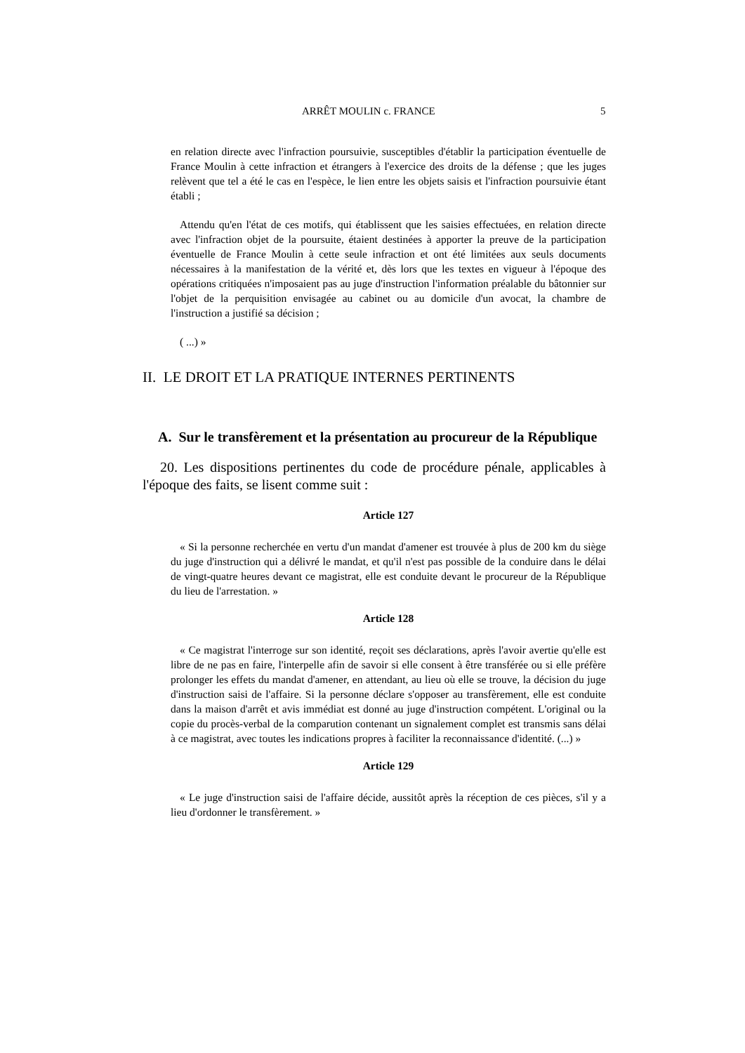ARRÊT MOULIN c. FRANCE 5
en relation directe avec l'infraction poursuivie, susceptibles d'établir la participation éventuelle de France Moulin à cette infraction et étrangers à l'exercice des droits de la défense ; que les juges relèvent que tel a été le cas en l'espèce, le lien entre les objets saisis et l'infraction poursuivie étant établi ;
Attendu qu'en l'état de ces motifs, qui établissent que les saisies effectuées, en relation directe avec l'infraction objet de la poursuite, étaient destinées à apporter la preuve de la participation éventuelle de France Moulin à cette seule infraction et ont été limitées aux seuls documents nécessaires à la manifestation de la vérité et, dès lors que les textes en vigueur à l'époque des opérations critiquées n'imposaient pas au juge d'instruction l'information préalable du bâtonnier sur l'objet de la perquisition envisagée au cabinet ou au domicile d'un avocat, la chambre de l'instruction a justifié sa décision ;
( ...) »
II. LE DROIT ET LA PRATIQUE INTERNES PERTINENTS
A. Sur le transfèrement et la présentation au procureur de la République
20. Les dispositions pertinentes du code de procédure pénale, applicables à l'époque des faits, se lisent comme suit :
Article 127
« Si la personne recherchée en vertu d'un mandat d'amener est trouvée à plus de 200 km du siège du juge d'instruction qui a délivré le mandat, et qu'il n'est pas possible de la conduire dans le délai de vingt-quatre heures devant ce magistrat, elle est conduite devant le procureur de la République du lieu de l'arrestation. »
Article 128
« Ce magistrat l'interroge sur son identité, reçoit ses déclarations, après l'avoir avertie qu'elle est libre de ne pas en faire, l'interpelle afin de savoir si elle consent à être transférée ou si elle préfère prolonger les effets du mandat d'amener, en attendant, au lieu où elle se trouve, la décision du juge d'instruction saisi de l'affaire. Si la personne déclare s'opposer au transfèrement, elle est conduite dans la maison d'arrêt et avis immédiat est donné au juge d'instruction compétent. L'original ou la copie du procès-verbal de la comparution contenant un signalement complet est transmis sans délai à ce magistrat, avec toutes les indications propres à faciliter la reconnaissance d'identité. (...) »
Article 129
« Le juge d'instruction saisi de l'affaire décide, aussitôt après la réception de ces pièces, s'il y a lieu d'ordonner le transfèrement. »